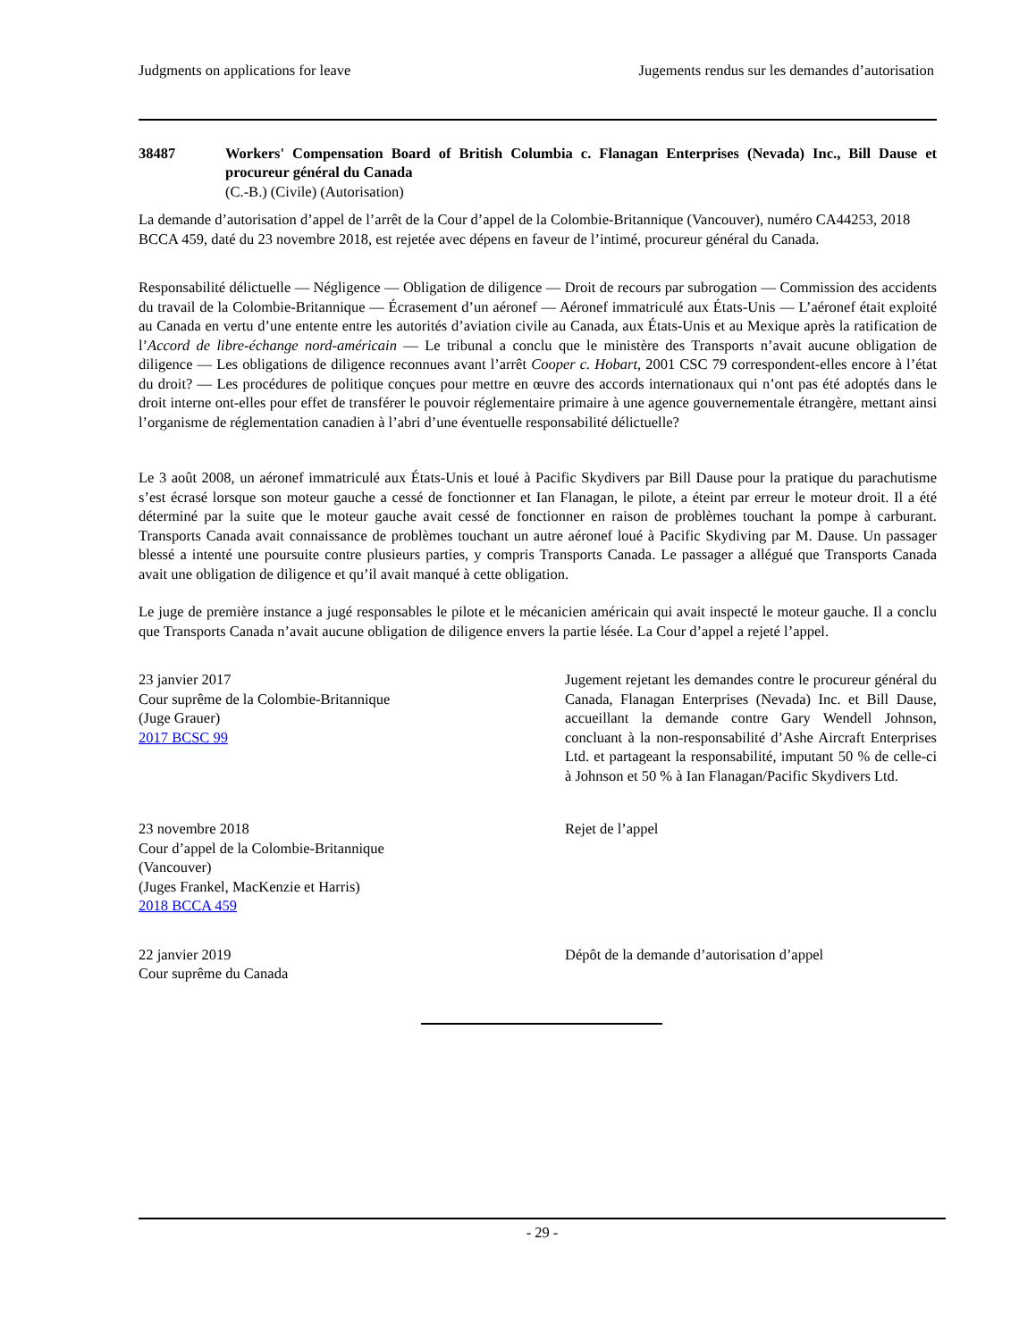Judgments on applications for leave Jugements rendus sur les demandes d’autorisation
38487 Workers' Compensation Board of British Columbia c. Flanagan Enterprises (Nevada) Inc., Bill Dause et procureur général du Canada
(C.-B.) (Civile) (Autorisation)
La demande d’autorisation d’appel de l’arrêt de la Cour d’appel de la Colombie-Britannique (Vancouver), numéro CA44253, 2018 BCCA 459, daté du 23 novembre 2018, est rejetée avec dépens en faveur de l’intimé, procureur général du Canada.
Responsabilité délictuelle — Négligence — Obligation de diligence — Droit de recours par subrogation — Commission des accidents du travail de la Colombie-Britannique — Écrasement d’un aéronef — Aéronef immatriculé aux États-Unis — L’aéronef était exploité au Canada en vertu d’une entente entre les autorités d’aviation civile au Canada, aux États-Unis et au Mexique après la ratification de l’Accord de libre-échange nord-américain — Le tribunal a conclu que le ministère des Transports n’avait aucune obligation de diligence — Les obligations de diligence reconnues avant l’arrêt Cooper c. Hobart, 2001 CSC 79 correspondent-elles encore à l’état du droit? — Les procédures de politique conçues pour mettre en œuvre des accords internationaux qui n’ont pas été adoptés dans le droit interne ont-elles pour effet de transférer le pouvoir réglementaire primaire à une agence gouvernementale étrangère, mettant ainsi l’organisme de réglementation canadien à l’abri d’une éventuelle responsabilité délictuelle?
Le 3 août 2008, un aéronef immatriculé aux États-Unis et loué à Pacific Skydivers par Bill Dause pour la pratique du parachutisme s’est écrasé lorsque son moteur gauche a cessé de fonctionner et Ian Flanagan, le pilote, a éteint par erreur le moteur droit. Il a été déterminé par la suite que le moteur gauche avait cessé de fonctionner en raison de problèmes touchant la pompe à carburant. Transports Canada avait connaissance de problèmes touchant un autre aéronef loué à Pacific Skydiving par M. Dause. Un passager blessé a intenté une poursuite contre plusieurs parties, y compris Transports Canada. Le passager a allégué que Transports Canada avait une obligation de diligence et qu’il avait manqué à cette obligation.
Le juge de première instance a jugé responsables le pilote et le mécanicien américain qui avait inspecté le moteur gauche. Il a conclu que Transports Canada n’avait aucune obligation de diligence envers la partie lésée. La Cour d’appel a rejeté l’appel.
23 janvier 2017
Cour suprême de la Colombie-Britannique
(Juge Grauer)
2017 BCSC 99
Jugement rejetant les demandes contre le procureur général du Canada, Flanagan Enterprises (Nevada) Inc. et Bill Dause, accueillant la demande contre Gary Wendell Johnson, concluant à la non-responsabilité d’Ashe Aircraft Enterprises Ltd. et partageant la responsabilité, imputant 50 % de celle-ci à Johnson et 50 % à Ian Flanagan/Pacific Skydivers Ltd.
23 novembre 2018
Cour d’appel de la Colombie-Britannique
(Vancouver)
(Juges Frankel, MacKenzie et Harris)
2018 BCCA 459
Rejet de l’appel
22 janvier 2019
Cour suprême du Canada
Dépôt de la demande d’autorisation d’appel
- 29 -